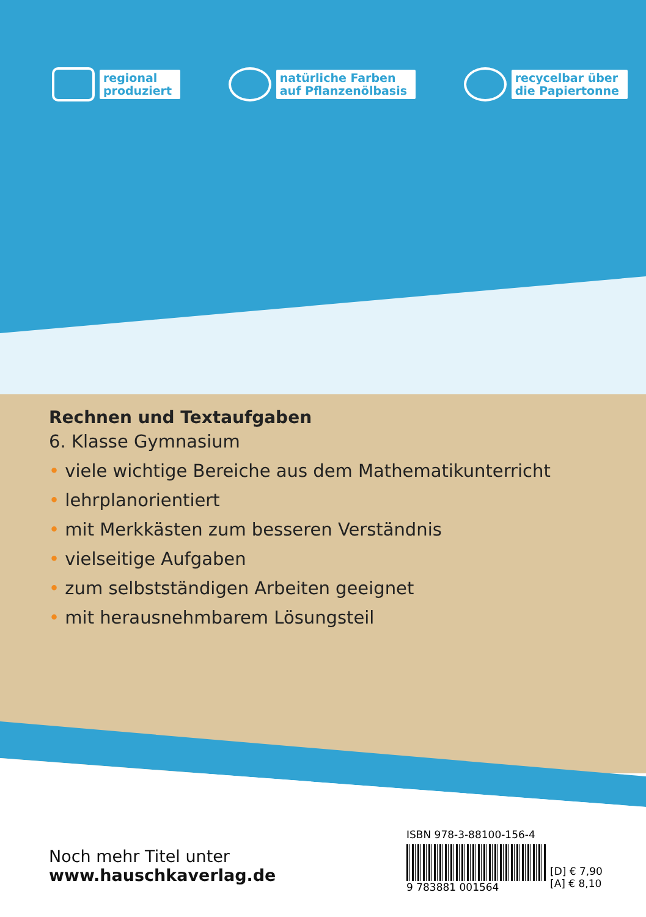regional
produziert
natürliche Farben
auf Pflanzenölbasis
recycelbar über
die Papiertonne
Rechnen und Textaufgaben
6. Klasse Gymnasium
• viele wichtige Bereiche aus dem Mathematikunterricht
• lehrplanorientiert
• mit Merkkästen zum besseren Verständnis
• vielseitige Aufgaben
• zum selbstständigen Arbeiten geeignet
• mit herausnehmbarem Lösungsteil
Noch mehr Titel unter
www.hauschkaverlag.de
ISBN 978-3-88100-156-4
9 783881 001564
[D] € 7,90
[A] € 8,10